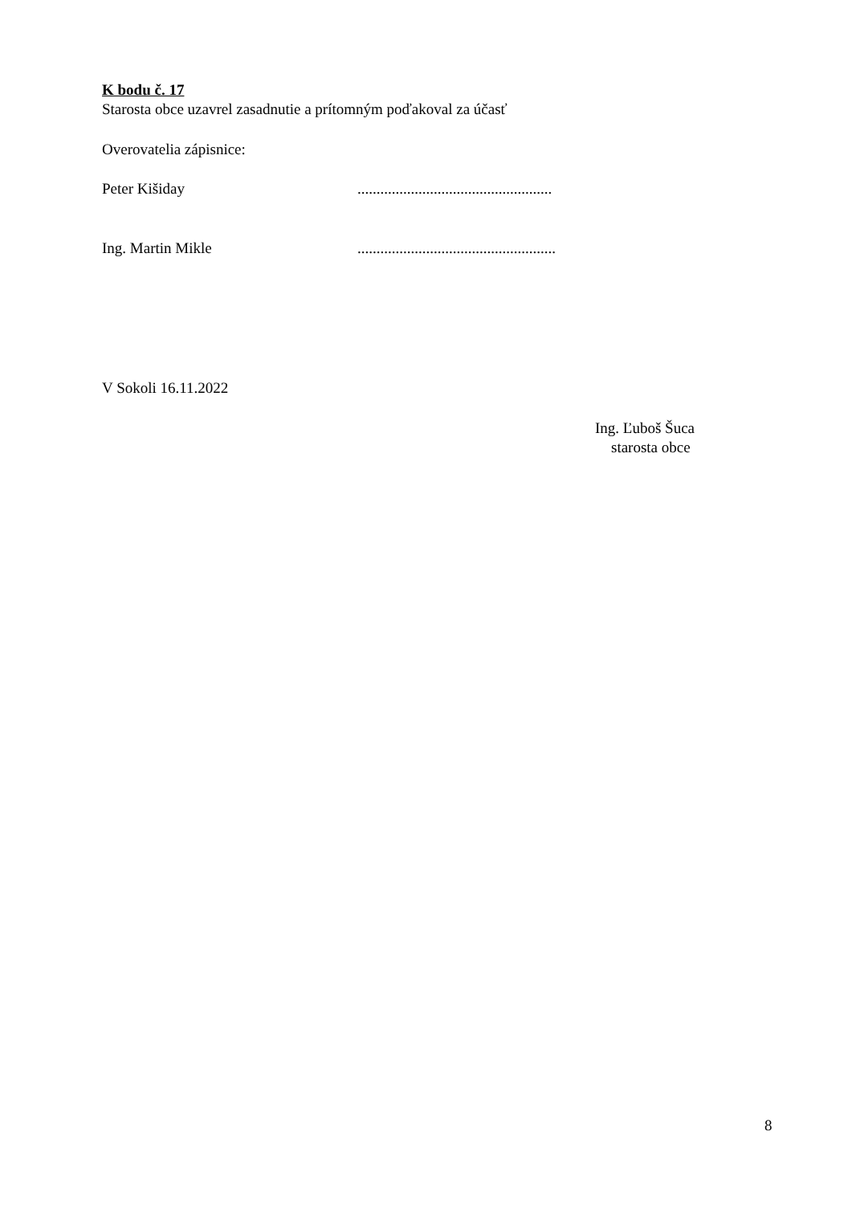K bodu č. 17
Starosta obce uzavrel zasadnutie a prítomným poďakoval za účasť
Overovatelia zápisnice:
Peter Kišiday ...................................................
Ing. Martin Mikle ....................................................
V Sokoli 16.11.2022
Ing. Ľuboš Šuca
starosta obce
8